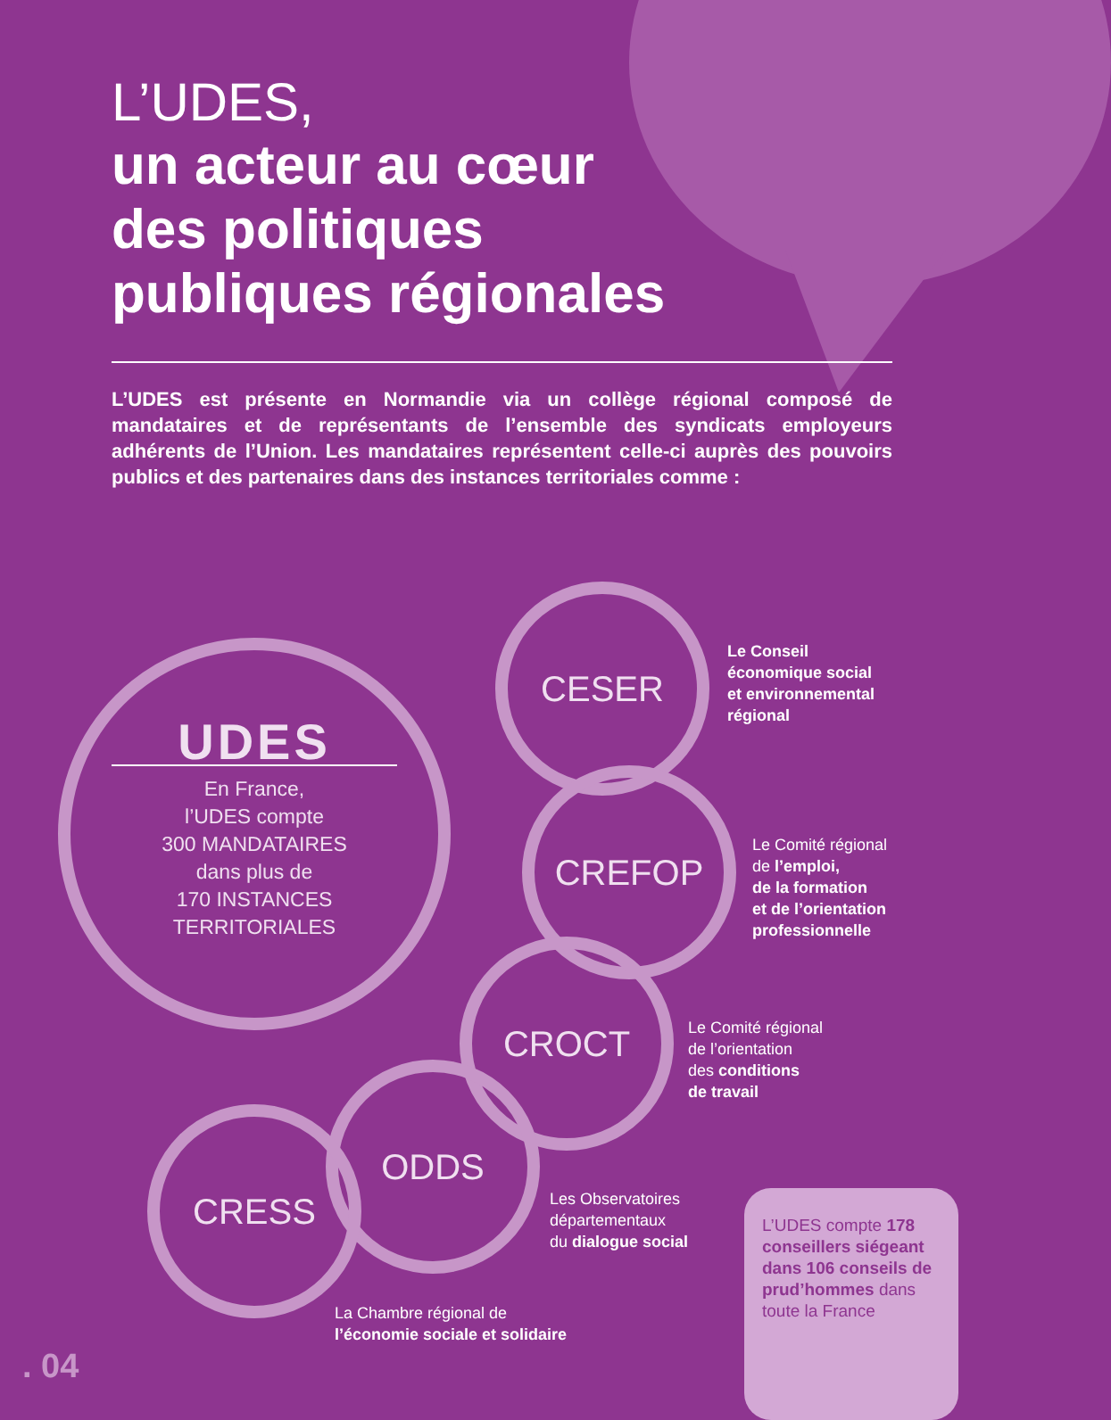L’UDES,
un acteur au cœur
des politiques
publiques régionales
L’UDES est présente en Normandie via un collège régional composé de mandataires et de représentants de l’ensemble des syndicats employeurs adhérents de l’Union. Les mandataires représentent celle-ci auprès des pouvoirs publics et des partenaires dans des instances territoriales comme :
UDES
En France,
l’UDES compte
300 MANDATAIRES
dans plus de
170 INSTANCES
TERRITORIALES
CESER
Le Conseil
économique social
et environnemental
régional
CREFOP
Le Comité régional
de l’emploi,
de la formation
et de l’orientation
professionnelle
CROCT
Le Comité régional
de l’orientation
des conditions
de travail
ODDS
Les Observatoires
départementaux
du dialogue social
CRESS
La Chambre régional de
l’économie sociale et solidaire
L’UDES compte 178 conseillers siégeant dans 106 conseils de prud’hommes dans toute la France
. 04